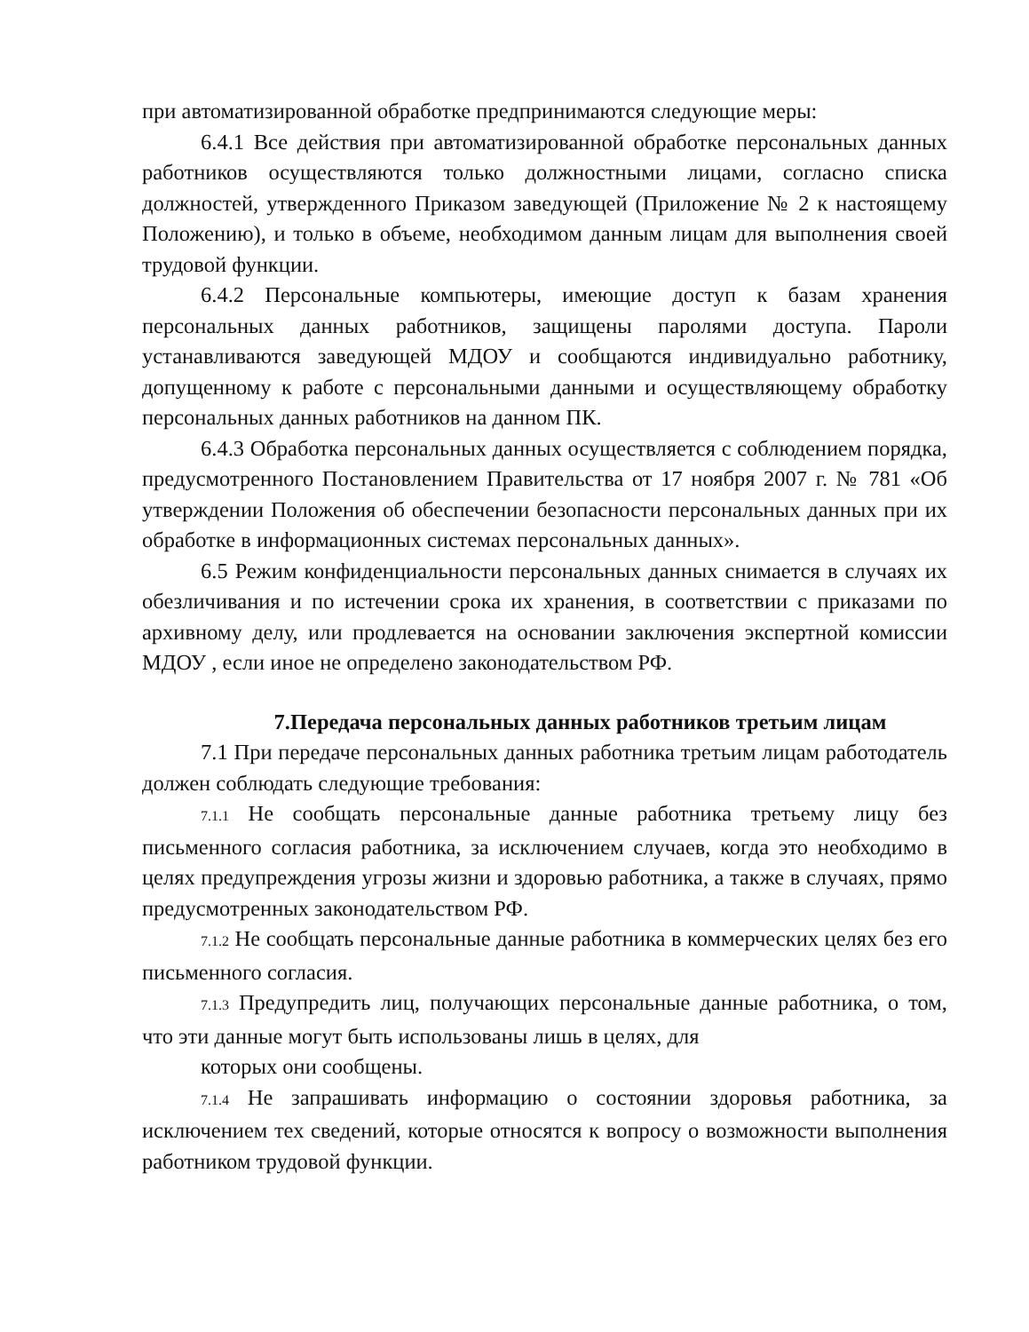при автоматизированной обработке предпринимаются следующие меры:
6.4.1 Все действия при автоматизированной обработке персональных данных работников осуществляются только должностными лицами, согласно списка должностей, утвержденного Приказом заведующей (Приложение № 2 к настоящему Положению), и только в объеме, необходимом данным лицам для выполнения своей трудовой функции.
6.4.2 Персональные компьютеры, имеющие доступ к базам хранения персональных данных работников, защищены паролями доступа. Пароли устанавливаются заведующей МДОУ и сообщаются индивидуально работнику, допущенному к работе с персональными данными и осуществляющему обработку персональных данных работников на данном ПК.
6.4.3 Обработка персональных данных осуществляется с соблюдением порядка, предусмотренного Постановлением Правительства от 17 ноября 2007 г. № 781 «Об утверждении Положения об обеспечении безопасности персональных данных при их обработке в информационных системах персональных данных».
6.5 Режим конфиденциальности персональных данных снимается в случаях их обезличивания и по истечении срока их хранения, в соответствии с приказами по архивному делу, или продлевается на основании заключения экспертной комиссии МДОУ , если иное не определено законодательством РФ.
7.Передача персональных данных работников третьим лицам
7.1 При передаче персональных данных работника третьим лицам работодатель должен соблюдать следующие требования:
7.1.1 Не сообщать персональные данные работника третьему лицу без письменного согласия работника, за исключением случаев, когда это необходимо в целях предупреждения угрозы жизни и здоровью работника, а также в случаях, прямо предусмотренных законодательством РФ.
7.1.2 Не сообщать персональные данные работника в коммерческих целях без его письменного согласия.
7.1.3 Предупредить лиц, получающих персональные данные работника, о том, что эти данные могут быть использованы лишь в целях, для
которых они сообщены.
7.1.4 Не запрашивать информацию о состоянии здоровья работника, за исключением тех сведений, которые относятся к вопросу о возможности выполнения работником трудовой функции.